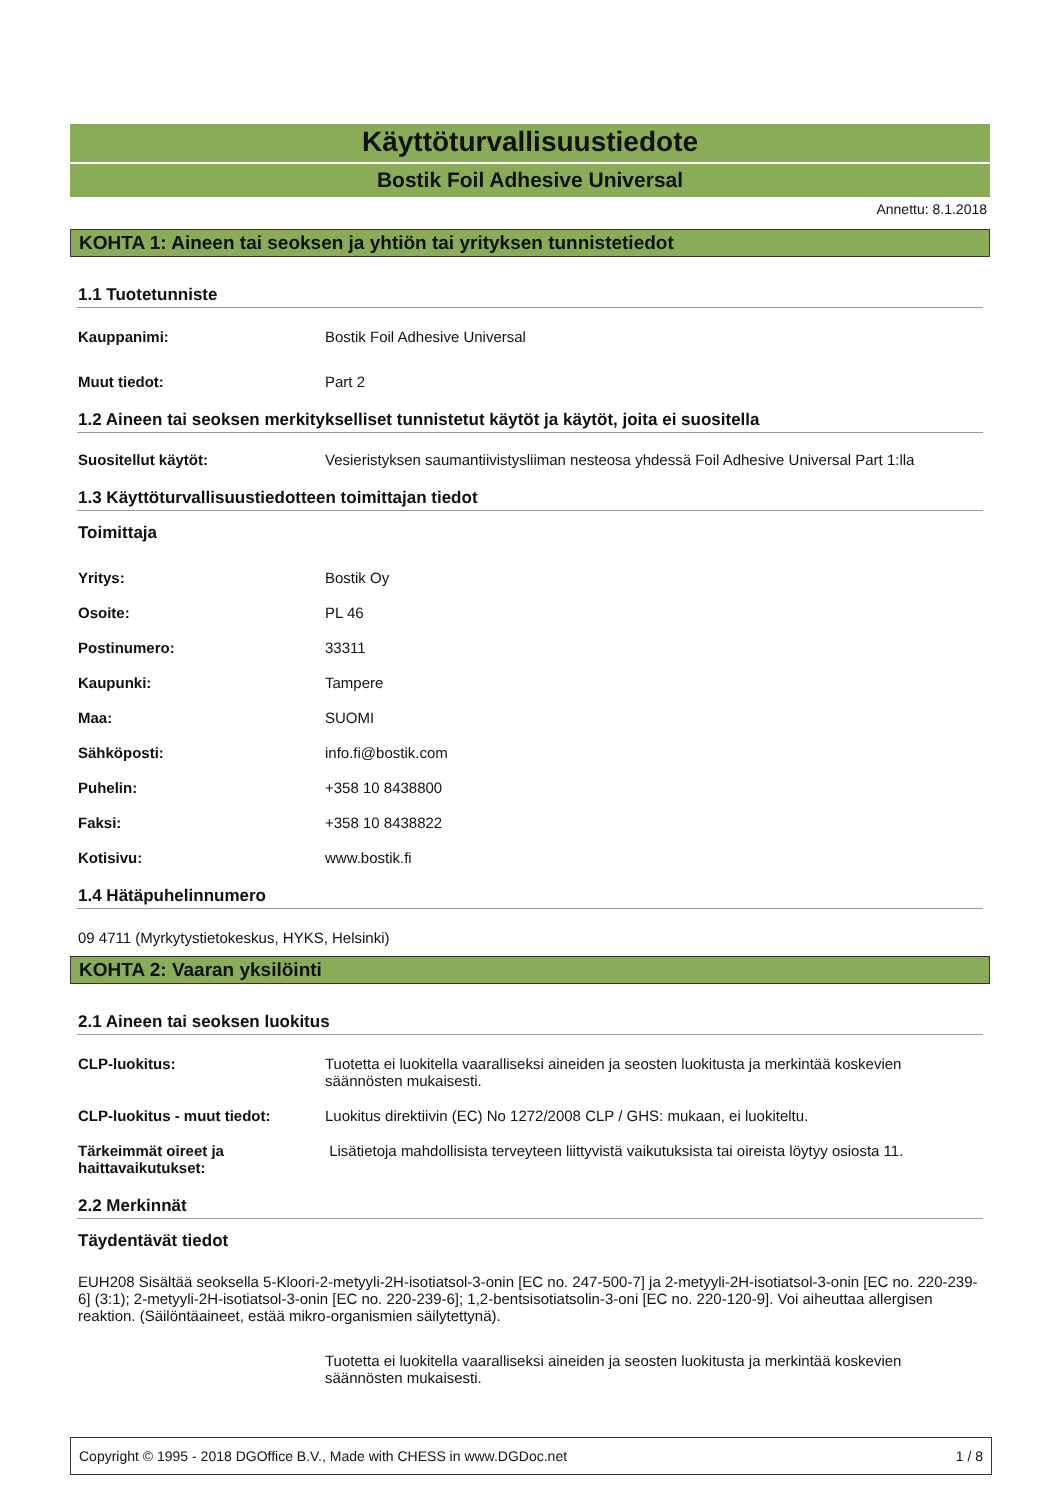Käyttöturvallisuustiedote
Bostik Foil Adhesive Universal
Annettu: 8.1.2018
KOHTA 1: Aineen tai seoksen ja yhtiön tai yrityksen tunnistetiedot
1.1 Tuotetunniste
Kauppanimi: Bostik Foil Adhesive Universal
Muut tiedot: Part 2
1.2 Aineen tai seoksen merkitykselliset tunnistetut käytöt ja käytöt, joita ei suositella
Suositellut käytöt: Vesieristyksen saumantiivistysliiman nesteosa yhdessä Foil Adhesive Universal Part 1:lla
1.3 Käyttöturvallisuustiedotteen toimittajan tiedot
Toimittaja
Yritys: Bostik Oy
Osoite: PL 46
Postinumero: 33311
Kaupunki: Tampere
Maa: SUOMI
Sähköposti: info.fi@bostik.com
Puhelin: +358 10 8438800
Faksi: +358 10 8438822
Kotisivu: www.bostik.fi
1.4 Hätäpuhelinnumero
09 4711 (Myrkytystietokeskus, HYKS, Helsinki)
KOHTA 2: Vaaran yksilöinti
2.1 Aineen tai seoksen luokitus
CLP-luokitus: Tuotetta ei luokitella vaaralliseksi aineiden ja seosten luokitusta ja merkintää koskevien säännösten mukaisesti.
CLP-luokitus - muut tiedot: Luokitus direktiivin (EC) No 1272/2008 CLP / GHS: mukaan, ei luokiteltu.
Tärkeimmät oireet ja
haittavaikutukset: Lisätietoja mahdollisista terveyteen liittyvistä vaikutuksista tai oireista löytyy osiosta 11.
2.2 Merkinnät
Täydentävät tiedot
EUH208 Sisältää seoksella 5-Kloori-2-metyyli-2H-isotiatsol-3-onin [EC no. 247-500-7] ja 2-metyyli-2H-isotiatsol-3-onin [EC no. 220-239-6] (3:1); 2-metyyli-2H-isotiatsol-3-onin [EC no. 220-239-6]; 1,2-bentsisotiatsolin-3-oni [EC no. 220-120-9]. Voi aiheuttaa allergisen reaktion. (Säilöntäaineet, estää mikro-organismien säilytettynä).
Tuotetta ei luokitella vaaralliseksi aineiden ja seosten luokitusta ja merkintää koskevien säännösten mukaisesti.
Copyright © 1995 - 2018 DGOffice B.V., Made with CHESS in www.DGDoc.net 1 / 8